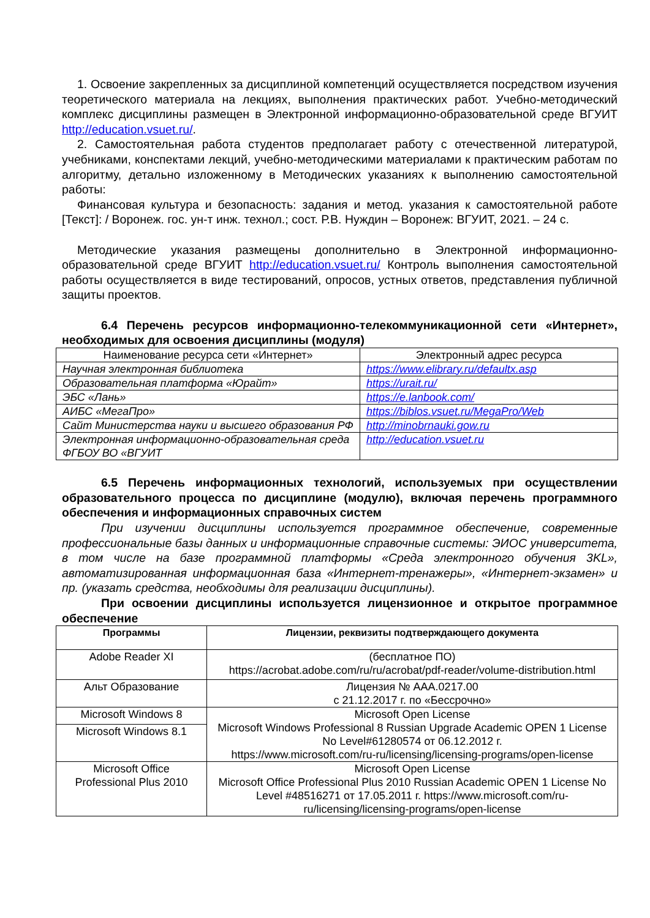1. Освоение закрепленных за дисциплиной компетенций осуществляется посредством изучения теоретического материала на лекциях, выполнения практических работ. Учебно-методический комплекс дисциплины размещен в Электронной информационно-образовательной среде ВГУИТ http://education.vsuet.ru/.
2. Самостоятельная работа студентов предполагает работу с отечественной литературой, учебниками, конспектами лекций, учебно-методическими материалами к практическим работам по алгоритму, детально изложенному в Методических указаниях к выполнению самостоятельной работы:
Финансовая культура и безопасность: задания и метод. указания к самостоятельной работе [Текст]: / Воронеж. гос. ун-т инж. технол.; сост. Р.В. Нуждин – Воронеж: ВГУИТ, 2021. – 24 с.
Методические указания размещены дополнительно в Электронной информационно-образовательной среде ВГУИТ http://education.vsuet.ru/ Контроль выполнения самостоятельной работы осуществляется в виде тестирований, опросов, устных ответов, представления публичной защиты проектов.
6.4 Перечень ресурсов информационно-телекоммуникационной сети «Интернет», необходимых для освоения дисциплины (модуля)
| Наименование ресурса сети «Интернет» | Электронный адрес ресурса |
| --- | --- |
| Научная электронная библиотека | https://www.elibrary.ru/defaultx.asp |
| Образовательная платформа «Юрайт» | https://urait.ru/ |
| ЭБС «Лань» | https://e.lanbook.com/ |
| АИБС «МегаПро» | https://biblos.vsuet.ru/MegaPro/Web |
| Сайт Министерства науки и высшего образования РФ | http://minobrnauki.gow.ru |
| Электронная информационно-образовательная среда ФГБОУ ВО «ВГУИТ | http://education.vsuet.ru |
6.5 Перечень информационных технологий, используемых при осуществлении образовательного процесса по дисциплине (модулю), включая перечень программного обеспечения и информационных справочных систем
При изучении дисциплины используется программное обеспечение, современные профессиональные базы данных и информационные справочные системы: ЭИОС университета, в том числе на базе программной платформы «Среда электронного обучения 3KL», автоматизированная информационная база «Интернет-тренажеры», «Интернет-экзамен» и пр. (указать средства, необходимы для реализации дисциплины).
При освоении дисциплины используется лицензионное и открытое программное обеспечение
| Программы | Лицензии, реквизиты подтверждающего документа |
| --- | --- |
| Adobe Reader XI | (бесплатное ПО) https://acrobat.adobe.com/ru/ru/acrobat/pdf-reader/volume-distribution.html |
| Альт Образование | Лицензия № ААА.0217.00 с 21.12.2017 г. по «Бессрочно» |
| Microsoft Windows 8 | Microsoft Open License Microsoft Windows Professional 8 Russian Upgrade Academic OPEN 1 License No Level#61280574 от 06.12.2012 г. https://www.microsoft.com/ru-ru/licensing/licensing-programs/open-license |
| Microsoft Windows 8.1 | |
| Microsoft Office Professional Plus 2010 | Microsoft Open License Microsoft Office Professional Plus 2010 Russian Academic OPEN 1 License No Level #48516271 от 17.05.2011 г. https://www.microsoft.com/ru-ru/licensing/licensing-programs/open-license |